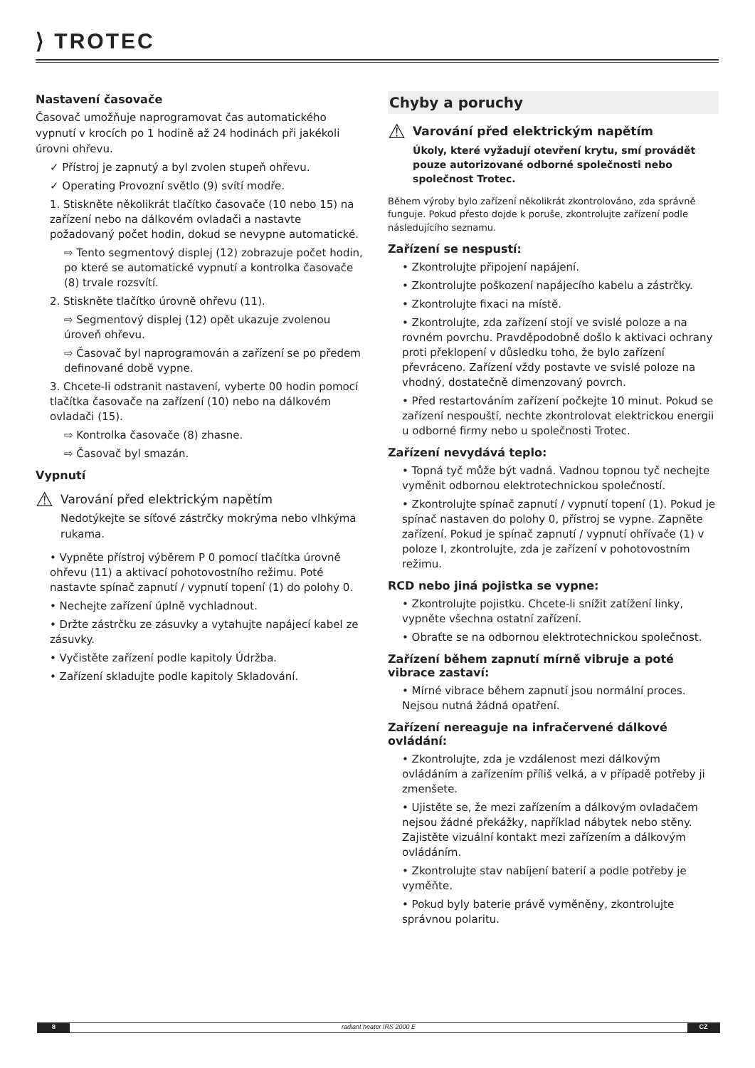⟩ TROTEC
Nastavení časovače
Časovač umožňuje naprogramovat čas automatického vypnutí v krocích po 1 hodině až 24 hodinách při jakékoli úrovni ohřevu.
✓ Přístroj je zapnutý a byl zvolen stupeň ohřevu.
✓ Operating Provozní světlo (9) svítí modře.
1. Stiskněte několikrát tlačítko časovače (10 nebo 15) na zařízení nebo na dálkovém ovladači a nastavte požadovaný počet hodin, dokud se nevypne automatické.
⇨ Tento segmentový displej (12) zobrazuje počet hodin, po které se automatické vypnutí a kontrolka časovače (8) trvale rozsvítí.
2. Stiskněte tlačítko úrovně ohřevu (11).
⇨ Segmentový displej (12) opět ukazuje zvolenou úroveň ohřevu.
⇨ Časovač byl naprogramován a zařízení se po předem definované době vypne.
3. Chcete-li odstranit nastavení, vyberte 00 hodin pomocí tlačítka časovače na zařízení (10) nebo na dálkovém ovladači (15).
⇨ Kontrolka časovače (8) zhasne.
⇨ Časovač byl smazán.
Vypnutí
⚠
Varování před elektrickým napětím
Nedotýkejte se síťové zástrčky mokrýma nebo vlhkýma rukama.
• Vypněte přístroj výběrem P 0 pomocí tlačítka úrovně ohřevu (11) a aktivací pohotovostního režimu. Poté nastavte spínač zapnutí / vypnutí topení (1) do polohy 0.
• Nechejte zařízení úplně vychladnout.
• Držte zástrčku ze zásuvky a vytahujte napájecí kabel ze zásuvky.
• Vyčistěte zařízení podle kapitoly Údržba.
• Zařízení skladujte podle kapitoly Skladování.
Chyby a poruchy
⚠
Varování před elektrickým napětím
Úkoly, které vyžadují otevření krytu, smí provádět pouze autorizované odborné společnosti nebo společnost Trotec.
Během výroby bylo zařízení několikrát zkontrolováno, zda správně funguje. Pokud přesto dojde k poruše, zkontrolujte zařízení podle následujícího seznamu.
Zařízení se nespustí:
• Zkontrolujte připojení napájení.
• Zkontrolujte poškození napájecího kabelu a zástrčky.
• Zkontrolujte fixaci na místě.
• Zkontrolujte, zda zařízení stojí ve svislé poloze a na rovném povrchu. Pravděpodobně došlo k aktivaci ochrany proti překlopení v důsledku toho, že bylo zařízení převráceno. Zařízení vždy postavte ve svislé poloze na vhodný, dostatečně dimenzovaný povrch.
• Před restartováním zařízení počkejte 10 minut. Pokud se zařízení nespouští, nechte zkontrolovat elektrickou energii u odborné firmy nebo u společnosti Trotec.
Zařízení nevydává teplo:
• Topná tyč může být vadná. Vadnou topnou tyč nechejte vyměnit odbornou elektrotechnickou společností.
• Zkontrolujte spínač zapnutí / vypnutí topení (1). Pokud je spínač nastaven do polohy 0, přístroj se vypne. Zapněte zařízení. Pokud je spínač zapnutí / vypnutí ohřívače (1) v poloze I, zkontrolujte, zda je zařízení v pohotovostním režimu.
RCD nebo jiná pojistka se vypne:
• Zkontrolujte pojistku. Chcete-li snížit zatížení linky, vypněte všechna ostatní zařízení.
• Obraťte se na odbornou elektrotechnickou společnost.
Zařízení během zapnutí mírně vibruje a poté vibrace zastaví:
• Mírné vibrace během zapnutí jsou normální proces. Nejsou nutná žádná opatření.
Zařízení nereaguje na infračervené dálkové ovládání:
• Zkontrolujte, zda je vzdálenost mezi dálkovým ovládáním a zařízením příliš velká, a v případě potřeby ji zmenšete.
• Ujistěte se, že mezi zařízením a dálkovým ovladačem nejsou žádné překážky, například nábytek nebo stěny. Zajistěte vizuální kontakt mezi zařízením a dálkovým ovládáním.
• Zkontrolujte stav nabíjení baterií a podle potřeby je vyměňte.
• Pokud byly baterie právě vyměněny, zkontrolujte správnou polaritu.
8 radiant heater IRS 2000 E CZ